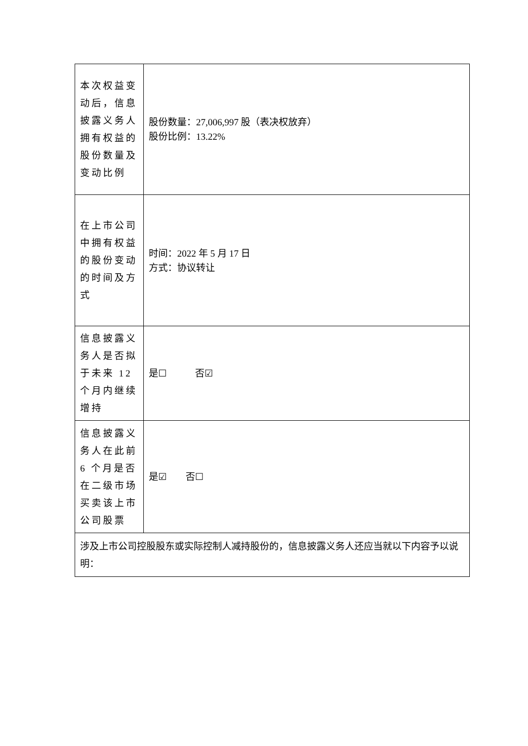| 本次权益变动后，信息披露义务人拥有权益的股份数量及变动比例 | 股份数量：27,006,997 股（表决权放弃） 股份比例：13.22% |
| 在上市公司中拥有权益的股份变动的时间及方式 | 时间：2022 年 5 月 17 日 方式：协议转让 |
| 信息披露义务人是否拟于未来 12 个月内继续增持 | 是☐ 否☑ |
| 信息披露义务人在此前 6 个月是否在二级市场买卖该上市公司股票 | 是☑ 否☐ |
| 涉及上市公司控股股东或实际控制人减持股份的，信息披露义务人还应当就以下内容予以说明： | |